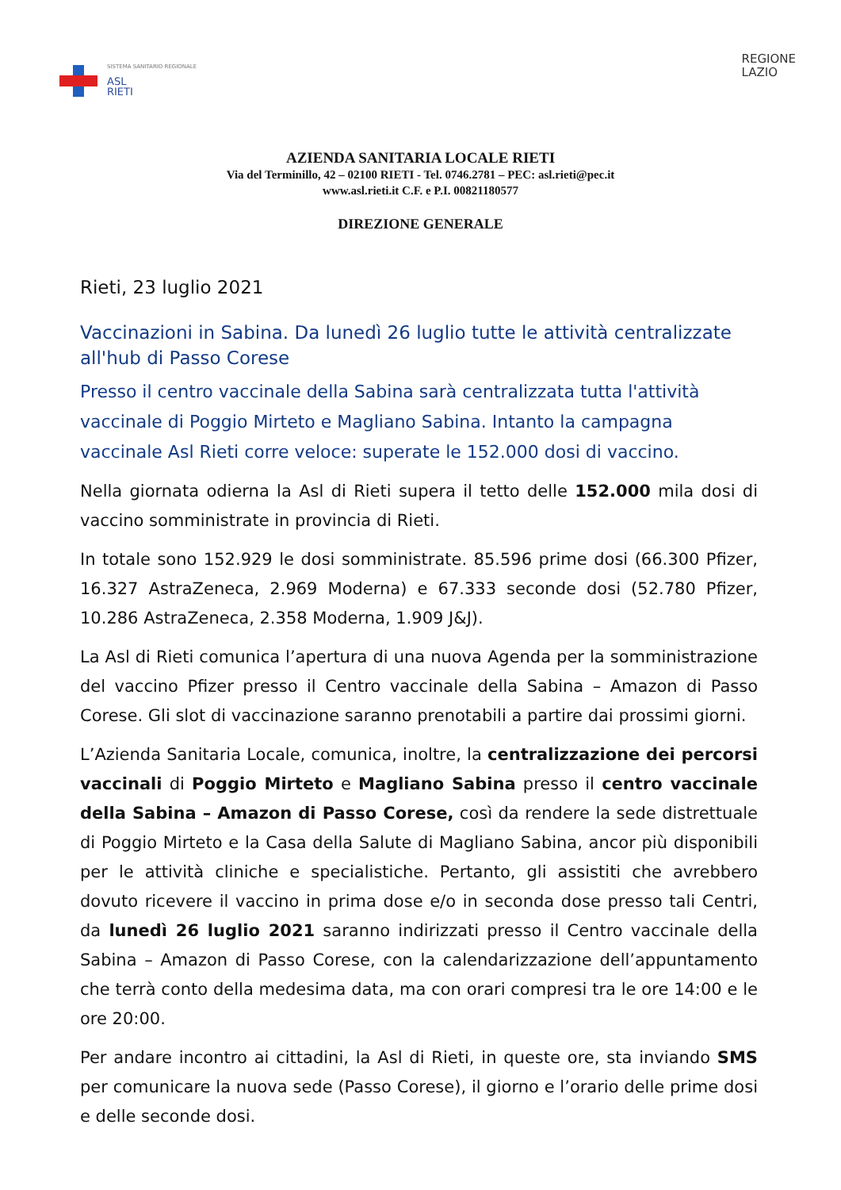SISTEMA SANITARIO REGIONALE
ASL
RIETI
REGIONE
LAZIO
AZIENDA SANITARIA LOCALE RIETI
Via del Terminillo, 42 – 02100 RIETI - Tel. 0746.2781 – PEC: asl.rieti@pec.it
www.asl.rieti.it C.F. e P.I. 00821180577
DIREZIONE GENERALE
Rieti, 23 luglio 2021
Vaccinazioni in Sabina. Da lunedì 26 luglio tutte le attività centralizzate all'hub di Passo Corese
Presso il centro vaccinale della Sabina sarà centralizzata tutta l'attività vaccinale di Poggio Mirteto e Magliano Sabina. Intanto la campagna vaccinale Asl Rieti corre veloce: superate le 152.000 dosi di vaccino.
Nella giornata odierna la Asl di Rieti supera il tetto delle 152.000 mila dosi di vaccino somministrate in provincia di Rieti.
In totale sono 152.929 le dosi somministrate. 85.596 prime dosi (66.300 Pfizer, 16.327 AstraZeneca, 2.969 Moderna) e 67.333 seconde dosi (52.780 Pfizer, 10.286 AstraZeneca, 2.358 Moderna, 1.909 J&J).
La Asl di Rieti comunica l’apertura di una nuova Agenda per la somministrazione del vaccino Pfizer presso il Centro vaccinale della Sabina – Amazon di Passo Corese. Gli slot di vaccinazione saranno prenotabili a partire dai prossimi giorni.
L’Azienda Sanitaria Locale, comunica, inoltre, la centralizzazione dei percorsi vaccinali di Poggio Mirteto e Magliano Sabina presso il centro vaccinale della Sabina – Amazon di Passo Corese, così da rendere la sede distrettuale di Poggio Mirteto e la Casa della Salute di Magliano Sabina, ancor più disponibili per le attività cliniche e specialistiche. Pertanto, gli assistiti che avrebbero dovuto ricevere il vaccino in prima dose e/o in seconda dose presso tali Centri, da lunedì 26 luglio 2021 saranno indirizzati presso il Centro vaccinale della Sabina – Amazon di Passo Corese, con la calendarizzazione dell’appuntamento che terrà conto della medesima data, ma con orari compresi tra le ore 14:00 e le ore 20:00.
Per andare incontro ai cittadini, la Asl di Rieti, in queste ore, sta inviando SMS per comunicare la nuova sede (Passo Corese), il giorno e l’orario delle prime dosi e delle seconde dosi.